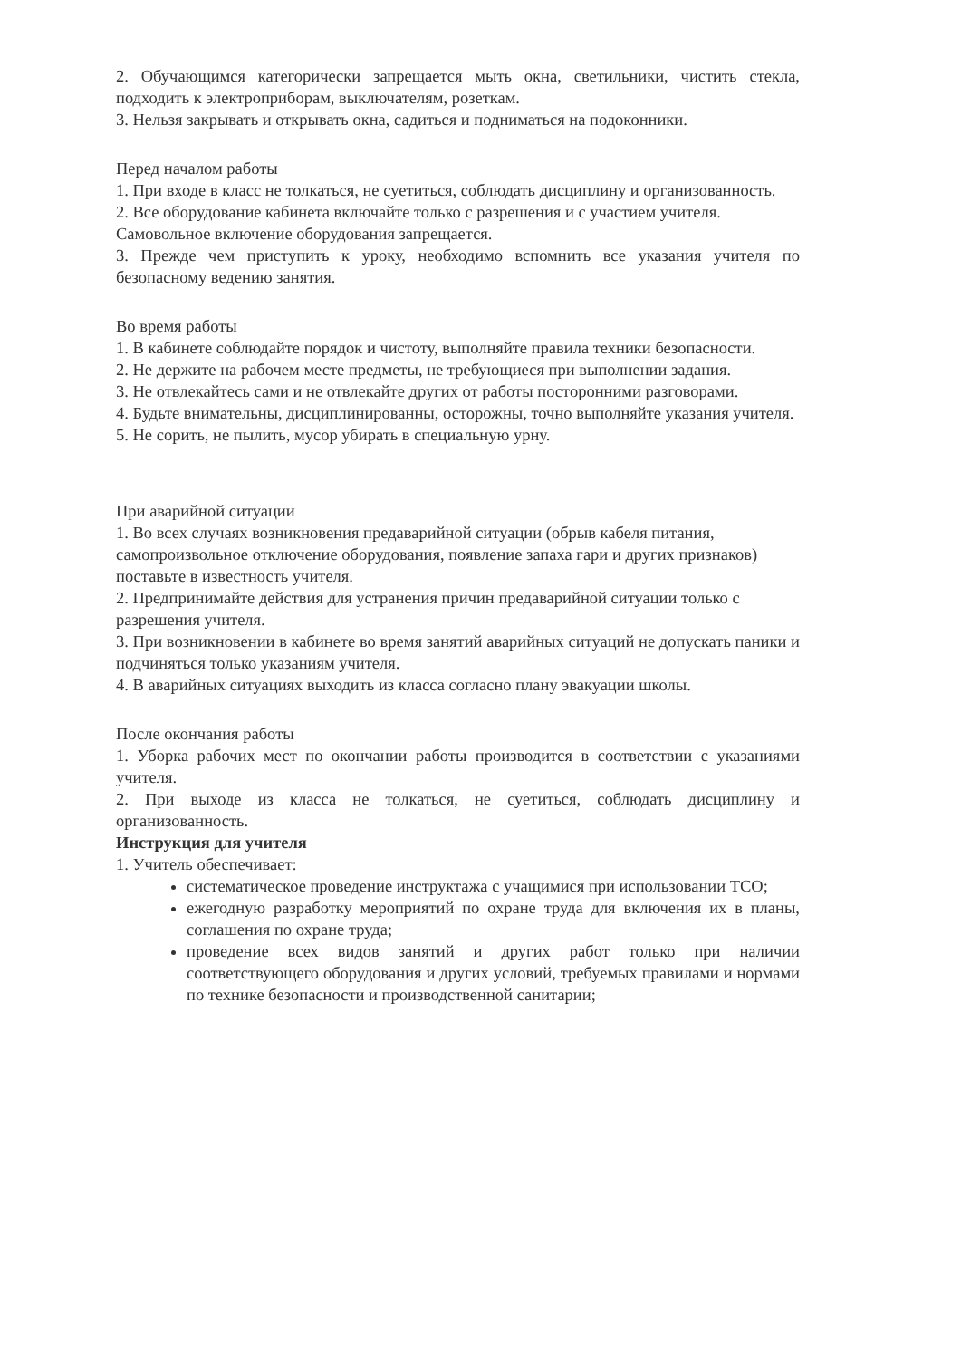2. Обучающимся категорически запрещается мыть окна, светильники, чистить стекла, подходить к электроприборам, выключателям, розеткам.
3. Нельзя закрывать и открывать окна, садиться и подниматься на подоконники.
Перед началом работы
1. При входе в класс не толкаться, не суетиться, соблюдать дисциплину и организованность.
2. Все оборудование кабинета включайте только с разрешения и с участием учителя.
Самовольное включение оборудования запрещается.
3. Прежде чем приступить к уроку, необходимо вспомнить все указания учителя по безопасному ведению занятия.
Во время работы
1. В кабинете соблюдайте порядок и чистоту, выполняйте правила техники безопасности.
2. Не держите на рабочем месте предметы, не требующиеся при выполнении задания.
3. Не отвлекайтесь сами и не отвлекайте других от работы посторонними разговорами.
4. Будьте внимательны, дисциплинированны, осторожны, точно выполняйте указания учителя.
5. Не сорить, не пылить, мусор убирать в специальную урну.
При аварийной ситуации
1. Во всех случаях возникновения предаварийной ситуации (обрыв кабеля питания,
самопроизвольное отключение оборудования, появление запаха гари и других признаков)
поставьте в известность учителя.
2. Предпринимайте действия для устранения причин предаварийной ситуации только с
разрешения учителя.
3. При возникновении в кабинете во время занятий аварийных ситуаций не допускать паники и подчиняться только указаниям учителя.
4. В аварийных ситуациях выходить из класса согласно плану эвакуации школы.
После окончания работы
1. Уборка рабочих мест по окончании работы производится в соответствии с указаниями учителя.
2. При выходе из класса не толкаться, не суетиться, соблюдать дисциплину и организованность.
Инструкция для учителя
1. Учитель обеспечивает:
систематическое проведение инструктажа с учащимися при использовании ТСО;
ежегодную разработку мероприятий по охране труда для включения их в планы, соглашения по охране труда;
проведение всех видов занятий и других работ только при наличии соответствующего оборудования и других условий, требуемых правилами и нормами по технике безопасности и производственной санитарии;